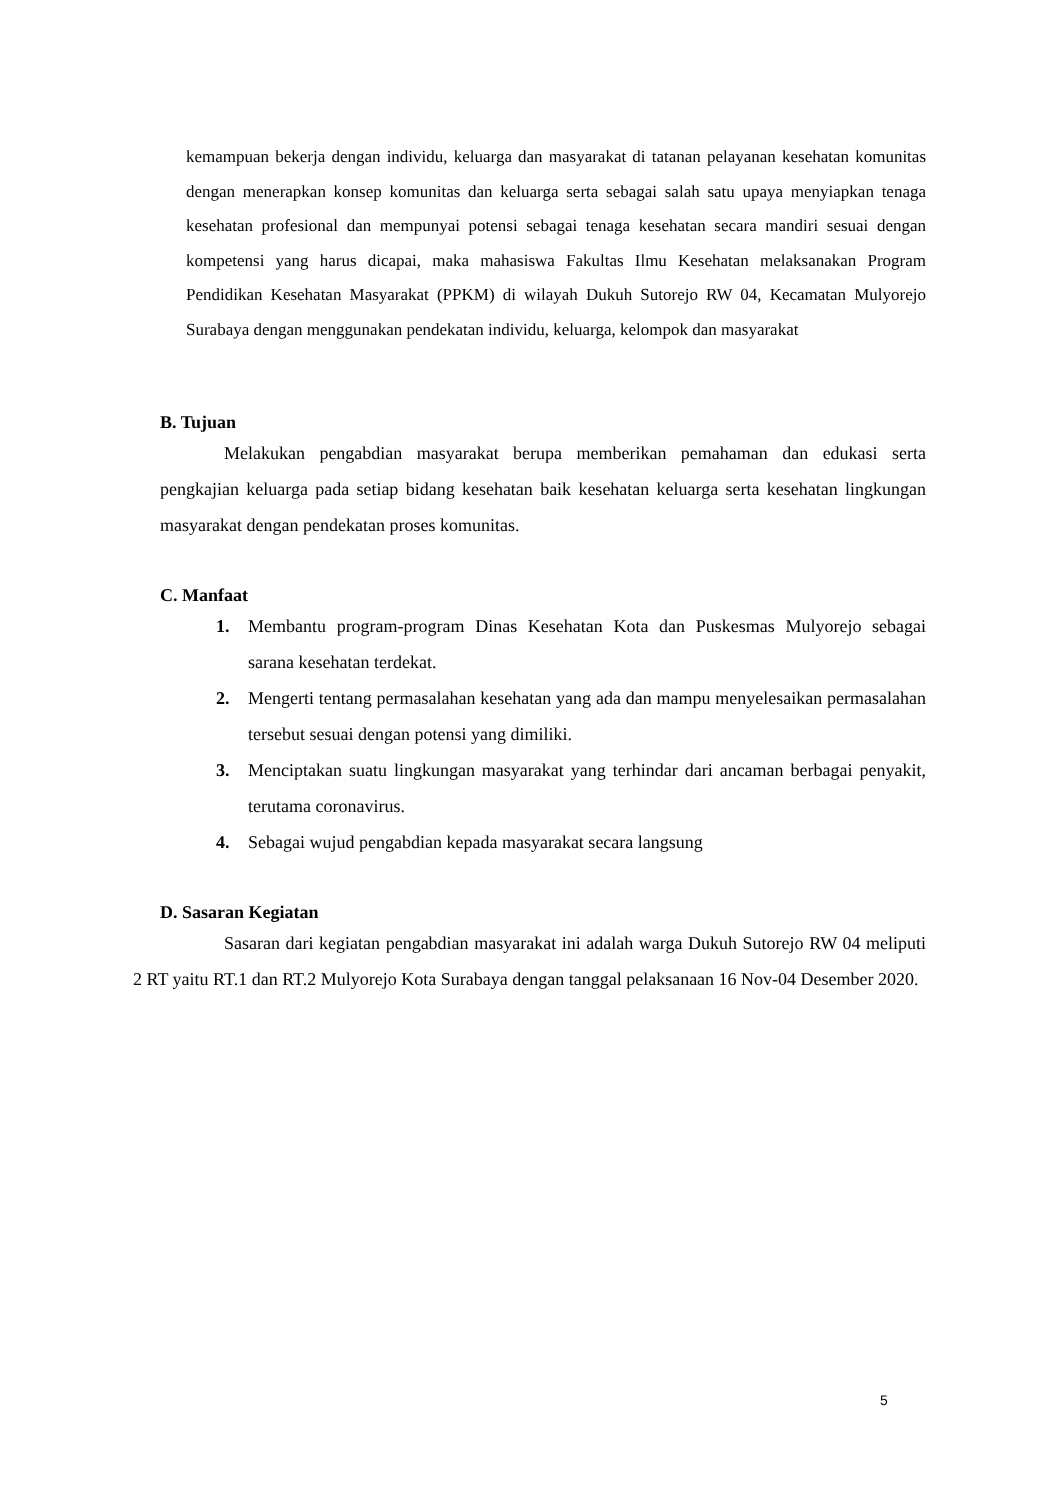kemampuan bekerja dengan individu, keluarga dan masyarakat di tatanan pelayanan kesehatan komunitas dengan menerapkan konsep komunitas dan keluarga serta sebagai salah satu upaya menyiapkan tenaga kesehatan profesional dan mempunyai potensi sebagai tenaga kesehatan secara mandiri sesuai dengan kompetensi yang harus dicapai, maka mahasiswa Fakultas Ilmu Kesehatan melaksanakan Program Pendidikan Kesehatan Masyarakat (PPKM) di wilayah Dukuh Sutorejo RW 04, Kecamatan Mulyorejo Surabaya dengan menggunakan pendekatan individu, keluarga, kelompok dan masyarakat
B. Tujuan
Melakukan pengabdian masyarakat berupa memberikan pemahaman dan edukasi serta pengkajian keluarga pada setiap bidang kesehatan baik kesehatan keluarga serta kesehatan lingkungan masyarakat dengan pendekatan proses komunitas.
C. Manfaat
1. Membantu program-program Dinas Kesehatan Kota dan Puskesmas Mulyorejo sebagai sarana kesehatan terdekat.
2. Mengerti tentang permasalahan kesehatan yang ada dan mampu menyelesaikan permasalahan tersebut sesuai dengan potensi yang dimiliki.
3. Menciptakan suatu lingkungan masyarakat yang terhindar dari ancaman berbagai penyakit, terutama coronavirus.
4. Sebagai wujud pengabdian kepada masyarakat secara langsung
D. Sasaran Kegiatan
Sasaran dari kegiatan pengabdian masyarakat ini adalah warga Dukuh Sutorejo RW 04 meliputi 2 RT yaitu RT.1 dan RT.2 Mulyorejo Kota Surabaya dengan tanggal pelaksanaan 16 Nov-04 Desember 2020.
5